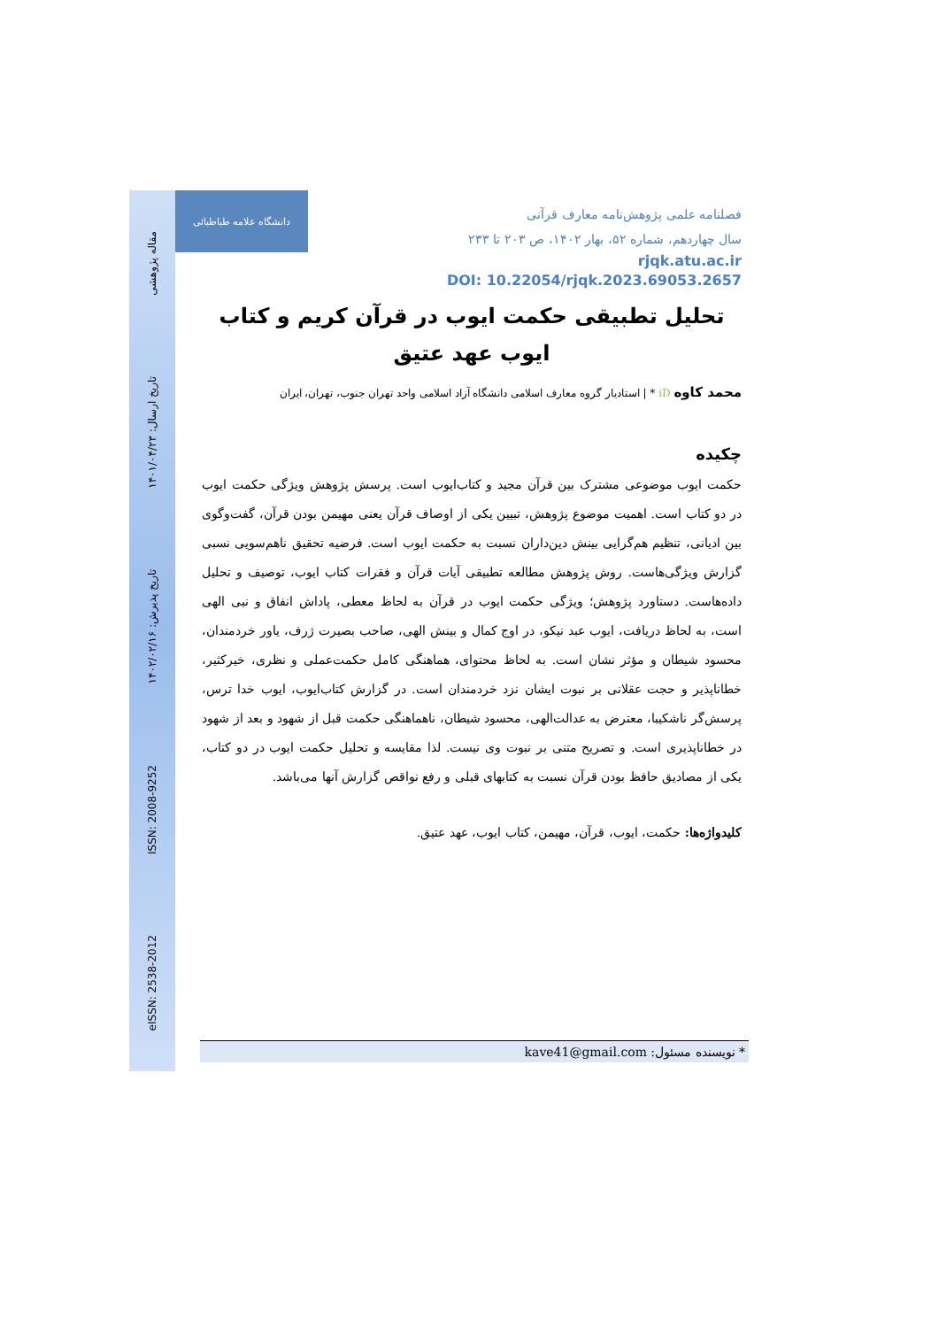مقاله پژوهشی
تاریخ ارسال: ۱۴۰۱/۰۴/۲۳
تاریخ پذیرش: ۱۴۰۲/۰۲/۱۶
ISSN: 2008-9252
eISSN: 2538-2012
دانشگاه علامه طباطبائی
فصلنامه علمی پژوهش‌نامه معارف قرآنی
سال چهاردهم، شماره ۵۲، بهار ۱۴۰۲، ص ۲۰۳ تا ۲۳۳
rjqk.atu.ac.ir
DOI: 10.22054/rjqk.2023.69053.2657
تحلیل تطبیقی حکمت ایوب در قرآن کریم و کتاب
ایوب عهد عتیق
محمد کاوه iD * | استادیار گروه معارف اسلامی دانشگاه آزاد اسلامی واحد تهران جنوب، تهران، ایران
چکیده
حکمت ایوب موضوعی مشترک بین قرآن مجید و کتاب‌ایوب است. پرسش پژوهش ویژگی حکمت ایوب در دو کتاب است. اهمیت موضوع پژوهش، تبیین یکی از اوصاف قرآن یعنی مهیمن بودن قرآن، گفت‌وگوی بین ادیانی، تنظیم هم‌گرایی بینش دین‌داران نسبت به حکمت ایوب است. فرضیه تحقیق ناهم‌سویی نسبی گزارش ویژگی‌هاست. روش پژوهش مطالعه تطبیقی آیات قرآن و فقرات کتاب ایوب، توصیف و تحلیل داده‌هاست. دستاورد پژوهش؛ ویژگی حکمت ایوب در قرآن به لحاظ معطی، پاداش انفاق و نبی الهی است، به لحاظ دریافت، ایوب عبد نیکو، در اوج کمال و بینش الهی، صاحب بصیرت ژرف، یاور خردمندان، محسود شیطان و مؤثر نشان است. به لحاظ محتوای، هماهنگی کامل حکمت‌عملی و نظری، خیرکثیر، خطاناپذیر و حجت عقلانی بر نبوت ایشان نزد خردمندان است. در گزارش کتاب‌ایوب، ایوب خدا ترس، پرسش‌گر ناشکیبا، معترض به عدالت‌الهی، محسود شیطان، ناهماهنگی حکمت قبل از شهود و بعد از شهود در خطاناپذیری است. و تصریح متنی بر نبوت وی نیست. لذا مقایسه و تحلیل حکمت ایوب در دو کتاب، یکی از مصادیق حافظ بودن قرآن نسبت به کتابهای قبلی و رفع نواقص گزارش آنها می‌باشد.
کلیدواژه‌ها: حکمت، ایوب، قرآن، مهیمن، کتاب ایوب، عهد عتیق.
* نویسنده مسئول: kave41@gmail.com